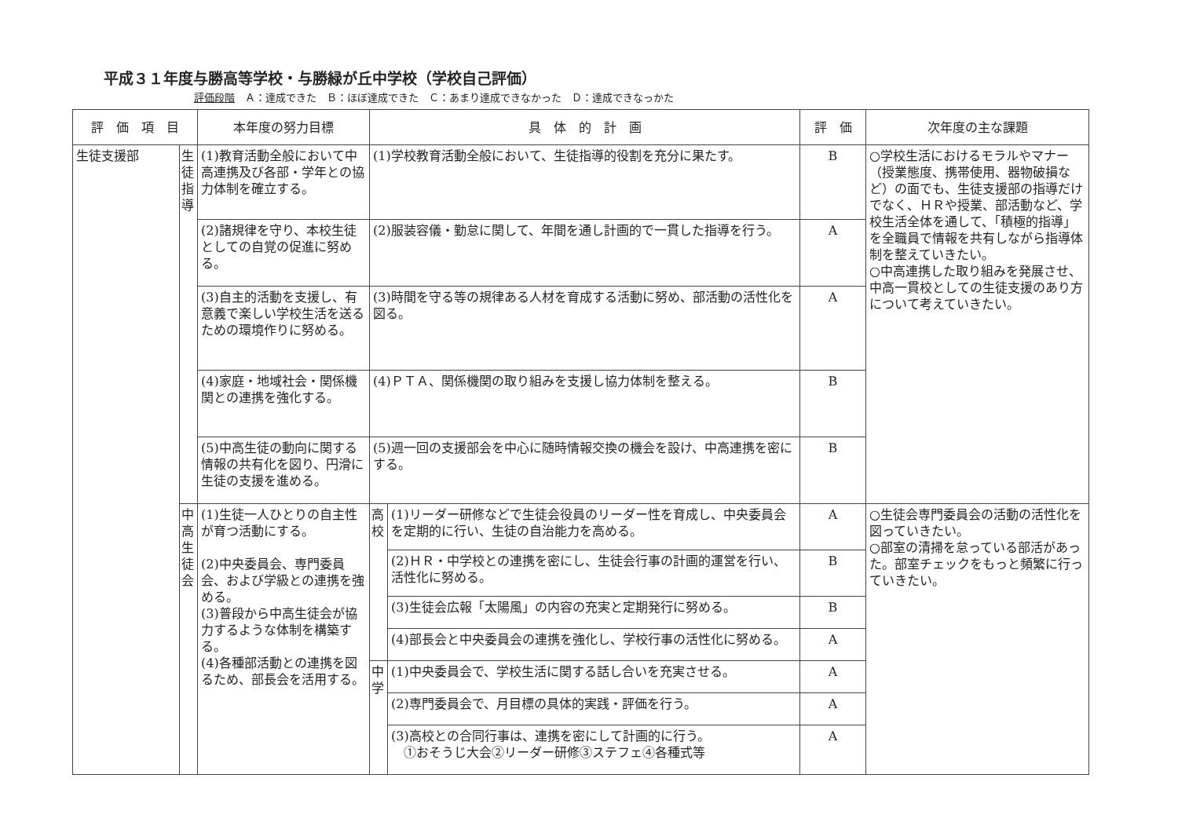平成３１年度与勝高等学校・与勝緑が丘中学校（学校自己評価）
評価段階　Ａ：達成できた　Ｂ：ほぼ達成できた　Ｃ：あまり達成できなかった　Ｄ：達成できなっかた
| 評 価 項 目 | | 本年度の努力目標 | 具 体 的 計 画 | | 評 価 | 次年度の主な課題 |
| --- | --- | --- | --- | --- | --- | --- |
| 生徒支援部 | 生徒指導 | (1)教育活動全般において中高連携及び各部・学年との協力体制を確立する。 | (1)学校教育活動全般において、生徒指導的役割を充分に果たす。 | | B | ○学校生活におけるモラルやマナー（授業態度、携帯使用、器物破損など）の面でも、生徒支援部の指導だけでなく、ＨＲや授業、部活動など、学校生活全体を通して、「積極的指導」を全職員で情報を共有しながら指導体制を整えていきたい。 ○中高連携した取り組みを発展させ、中高一貫校としての生徒支援のあり方について考えていきたい。 |
| | | (2)諸規律を守り、本校生徒としての自覚の促進に努める。 | (2)服装容儀・勤怠に関して、年間を通し計画的で一貫した指導を行う。 | | A | |
| | | (3)自主的活動を支援し、有意義で楽しい学校生活を送るための環境作りに努める。 | (3)時間を守る等の規律ある人材を育成する活動に努め、部活動の活性化を図る。 | | A | |
| | | (4)家庭・地域社会・関係機関との連携を強化する。 | (4)ＰＴＡ、関係機関の取り組みを支援し協力体制を整える。 | | B | |
| | | (5)中高生徒の動向に関する情報の共有化を図り、円滑に生徒の支援を進める。 | (5)週一回の支援部会を中心に随時情報交換の機会を設け、中高連携を密にする。 | | B | |
| | 中高生徒会 | (1)生徒一人ひとりの自主性が育つ活動にする。 (2)中央委員会、専門委員会、および学級との連携を強める。 (3)普段から中高生徒会が協力するような体制を構築する。 (4)各種部活動との連携を図るため、部長会を活用する。 | 高校 | (1)リーダー研修などで生徒会役員のリーダー性を育成し、中央委員会を定期的に行い、生徒の自治能力を高める。 | A | ○生徒会専門委員会の活動の活性化を図っていきたい。 ○部室の清掃を怠っている部活があった。部室チェックをもっと頻繁に行っていきたい。 |
| | | | | (2)ＨＲ・中学校との連携を密にし、生徒会行事の計画的運営を行い、活性化に努める。 | B | |
| | | | | (3)生徒会広報「太陽風」の内容の充実と定期発行に努める。 | B | |
| | | | | (4)部長会と中央委員会の連携を強化し、学校行事の活性化に努める。 | A | |
| | | | 中学 | (1)中央委員会で、学校生活に関する話し合いを充実させる。 | A | |
| | | | | (2)専門委員会で、月目標の具体的実践・評価を行う。 | A | |
| | | | | (3)高校との合同行事は、連携を密にして計画的に行う。 ①おそうじ大会②リーダー研修③ステフェ④各種式等 | A | |